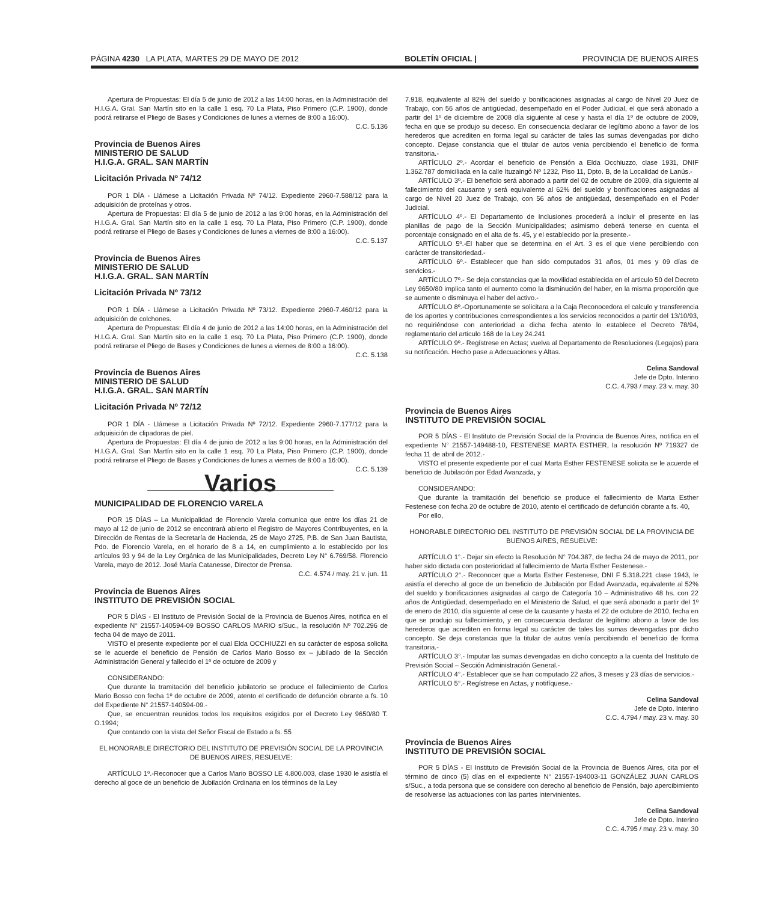PÁGINA 4230 LA PLATA, MARTES 29 DE MAYO DE 2012 BOLETÍN OFICIAL | PROVINCIA DE BUENOS AIRES
Apertura de Propuestas: El día 5 de junio de 2012 a las 14:00 horas, en la Administración del H.I.G.A. Gral. San Martín sito en la calle 1 esq. 70 La Plata, Piso Primero (C.P. 1900), donde podrá retirarse el Pliego de Bases y Condiciones de lunes a viernes de 8:00 a 16:00).
C.C. 5.136
Provincia de Buenos Aires
MINISTERIO DE SALUD
H.I.G.A. GRAL. SAN MARTÍN
Licitación Privada Nº 74/12
POR 1 DÍA - Llámese a Licitación Privada Nº 74/12. Expediente 2960-7.588/12 para la adquisición de proteínas y otros.
Apertura de Propuestas: El día 5 de junio de 2012 a las 9:00 horas, en la Administración del H.I.G.A. Gral. San Martín sito en la calle 1 esq. 70 La Plata, Piso Primero (C.P. 1900), donde podrá retirarse el Pliego de Bases y Condiciones de lunes a viernes de 8:00 a 16:00).
C.C. 5.137
Provincia de Buenos Aires
MINISTERIO DE SALUD
H.I.G.A. GRAL. SAN MARTÍN
Licitación Privada Nº 73/12
POR 1 DÍA - Llámese a Licitación Privada Nº 73/12. Expediente 2960-7.460/12 para la adquisición de colchones.
Apertura de Propuestas: El día 4 de junio de 2012 a las 14:00 horas, en la Administración del H.I.G.A. Gral. San Martín sito en la calle 1 esq. 70 La Plata, Piso Primero (C.P. 1900), donde podrá retirarse el Pliego de Bases y Condiciones de lunes a viernes de 8:00 a 16:00).
C.C. 5.138
Provincia de Buenos Aires
MINISTERIO DE SALUD
H.I.G.A. GRAL. SAN MARTÍN
Licitación Privada Nº 72/12
POR 1 DÍA - Llámese a Licitación Privada Nº 72/12. Expediente 2960-7.177/12 para la adquisición de clipadoras de piel.
Apertura de Propuestas: El día 4 de junio de 2012 a las 9:00 horas, en la Administración del H.I.G.A. Gral. San Martín sito en la calle 1 esq. 70 La Plata, Piso Primero (C.P. 1900), donde podrá retirarse el Pliego de Bases y Condiciones de lunes a viernes de 8:00 a 16:00).
C.C. 5.139
Varios
MUNICIPALIDAD DE FLORENCIO VARELA
POR 15 DÍAS – La Municipalidad de Florencio Varela comunica que entre los días 21 de mayo al 12 de junio de 2012 se encontrará abierto el Registro de Mayores Contribuyentes, en la Dirección de Rentas de la Secretaría de Hacienda, 25 de Mayo 2725, P.B. de San Juan Bautista, Pdo. de Florencio Varela, en el horario de 8 a 14, en cumplimiento a lo establecido por los artículos 93 y 94 de la Ley Orgánica de las Municipalidades, Decreto Ley N° 6.769/58. Florencio Varela, mayo de 2012. José María Catanesse, Director de Prensa.
C.C. 4.574 / may. 21 v. jun. 11
Provincia de Buenos Aires
INSTITUTO DE PREVISIÓN SOCIAL
POR 5 DÍAS - El Instituto de Previsión Social de la Provincia de Buenos Aires, notifica en el expediente N° 21557-140594-09 BOSSO CARLOS MARIO s/Suc., la resolución Nº 702.296 de fecha 04 de mayo de 2011.
VISTO el presente expediente por el cual Elda OCCHIUZZI en su carácter de esposa solicita se le acuerde el beneficio de Pensión de Carlos Mario Bosso ex – jubilado de la Sección Administración General y fallecido el 1º de octubre de 2009 y
CONSIDERANDO:
Que durante la tramitación del beneficio jubilatorio se produce el fallecimiento de Carlos Mario Bosso con fecha 1º de octubre de 2009, atento el certificado de defunción obrante a fs. 10 del Expediente N° 21557-140594-09.-
Que, se encuentran reunidos todos los requisitos exigidos por el Decreto Ley 9650/80 T. O.1994;
Que contando con la vista del Señor Fiscal de Estado a fs. 55
EL HONORABLE DIRECTORIO DEL INSTITUTO DE PREVISIÓN SOCIAL DE LA PROVINCIA DE BUENOS AIRES, RESUELVE:
ARTÍCULO 1º.-Reconocer que a Carlos Mario BOSSO LE 4.800.003, clase 1930 le asistía el derecho al goce de un beneficio de Jubilación Ordinaria en los términos de la Ley
7.918, equivalente al 82% del sueldo y bonificaciones asignadas al cargo de Nivel 20 Juez de Trabajo, con 56 años de antigüedad, desempeñado en el Poder Judicial, el que será abonado a partir del 1º de diciembre de 2008 día siguiente al cese y hasta el día 1º de octubre de 2009, fecha en que se produjo su deceso. En consecuencia declarar de legítimo abono a favor de los herederos que acrediten en forma legal su carácter de tales las sumas devengadas por dicho concepto. Dejase constancia que el titular de autos venia percibiendo el beneficio de forma transitoria.-
ARTÍCULO 2º.- Acordar el beneficio de Pensión a Elda Occhiuzzo, clase 1931, DNIF 1.362.787 domiciliada en la calle Ituzaingó Nº 1232, Piso 11, Dpto. B, de la Localidad de Lanús.-
ARTÍCULO 3º.- El beneficio será abonado a partir del 02 de octubre de 2009, día siguiente al fallecimiento del causante y será equivalente al 62% del sueldo y bonificaciones asignadas al cargo de Nivel 20 Juez de Trabajo, con 56 años de antigüedad, desempeñado en el Poder Judicial.
ARTÍCULO 4º.- El Departamento de Inclusiones procederá a incluir el presente en las planillas de pago de la Sección Municipalidades; asimismo deberá tenerse en cuenta el porcentaje consignado en el alta de fs. 45, y el establecido por la presente.-
ARTÍCULO 5º.-El haber que se determina en el Art. 3 es el que viene percibiendo con carácter de transitoriedad.-
ARTÍCULO 6º.- Establecer que han sido computados 31 años, 01 mes y 09 días de servicios.-
ARTÍCULO 7º.- Se deja constancias que la movilidad establecida en el articulo 50 del Decreto Ley 9650/80 implica tanto el aumento como la disminución del haber, en la misma proporción que se aumente o disminuya el haber del activo.-
ARTÍCULO 8º.-Oportunamente se solicitara a la Caja Reconocedora el calculo y transferencia de los aportes y contribuciones correspondientes a los servicios reconocidos a partir del 13/10/93, no requiriéndose con anterioridad a dicha fecha atento lo establece el Decreto 78/94, reglamentario del articulo 168 de la Ley 24.241
ARTÍCULO 9º.- Regístrese en Actas; vuelva al Departamento de Resoluciones (Legajos) para su notificación. Hecho pase a Adecuaciones y Altas.
Celina Sandoval
Jefe de Dpto. Interino
C.C. 4.793 / may. 23 v. may. 30
Provincia de Buenos Aires
INSTITUTO DE PREVISIÓN SOCIAL
POR 5 DÍAS - El Instituto de Previsión Social de la Provincia de Buenos Aires, notifica en el expediente N° 21557-149488-10, FESTENESE MARTA ESTHER, la resolución Nº 719327 de fecha 11 de abril de 2012.-
VISTO el presente expediente por el cual Marta Esther FESTENESE solicita se le acuerde el beneficio de Jubilación por Edad Avanzada, y
CONSIDERANDO:
Que durante la tramitación del beneficio se produce el fallecimiento de Marta Esther Festenese con fecha 20 de octubre de 2010, atento el certificado de defunción obrante a fs. 40,
Por ello,
HONORABLE DIRECTORIO DEL INSTITUTO DE PREVISIÓN SOCIAL DE LA PROVINCIA DE BUENOS AIRES, RESUELVE:
ARTÍCULO 1°.- Dejar sin efecto la Resolución N° 704.387, de fecha 24 de mayo de 2011, por haber sido dictada con posterioridad al fallecimiento de Marta Esther Festenese.-
ARTÍCULO 2°.- Reconocer que a Marta Esther Festenese, DNI F 5.318.221 clase 1943, le asistía el derecho al goce de un beneficio de Jubilación por Edad Avanzada, equivalente al 52% del sueldo y bonificaciones asignadas al cargo de Categoría 10 – Administrativo 48 hs. con 22 años de Antigüedad, desempeñado en el Ministerio de Salud, el que será abonado a partir del 1º de enero de 2010, día siguiente al cese de la causante y hasta el 22 de octubre de 2010, fecha en que se produjo su fallecimiento, y en consecuencia declarar de legítimo abono a favor de los herederos que acrediten en forma legal su carácter de tales las sumas devengadas por dicho concepto. Se deja constancia que la titular de autos venía percibiendo el beneficio de forma transitoria.-
ARTÍCULO 3°.- Imputar las sumas devengadas en dicho concepto a la cuenta del Instituto de Previsión Social – Sección Administración General.-
ARTÍCULO 4°.- Establecer que se han computado 22 años, 3 meses y 23 días de servicios.-
ARTÍCULO 5°.- Regístrese en Actas, y notifíquese.-
Celina Sandoval
Jefe de Dpto. Interino
C.C. 4.794 / may. 23 v. may. 30
Provincia de Buenos Aires
INSTITUTO DE PREVISIÓN SOCIAL
POR 5 DÍAS - El Instituto de Previsión Social de la Provincia de Buenos Aires, cita por el término de cinco (5) días en el expediente N° 21557-194003-11 GONZÁLEZ JUAN CARLOS s/Suc., a toda persona que se considere con derecho al beneficio de Pensión, bajo apercibimiento de resolverse las actuaciones con las partes intervinientes.
Celina Sandoval
Jefe de Dpto. Interino
C.C. 4.795 / may. 23 v. may. 30